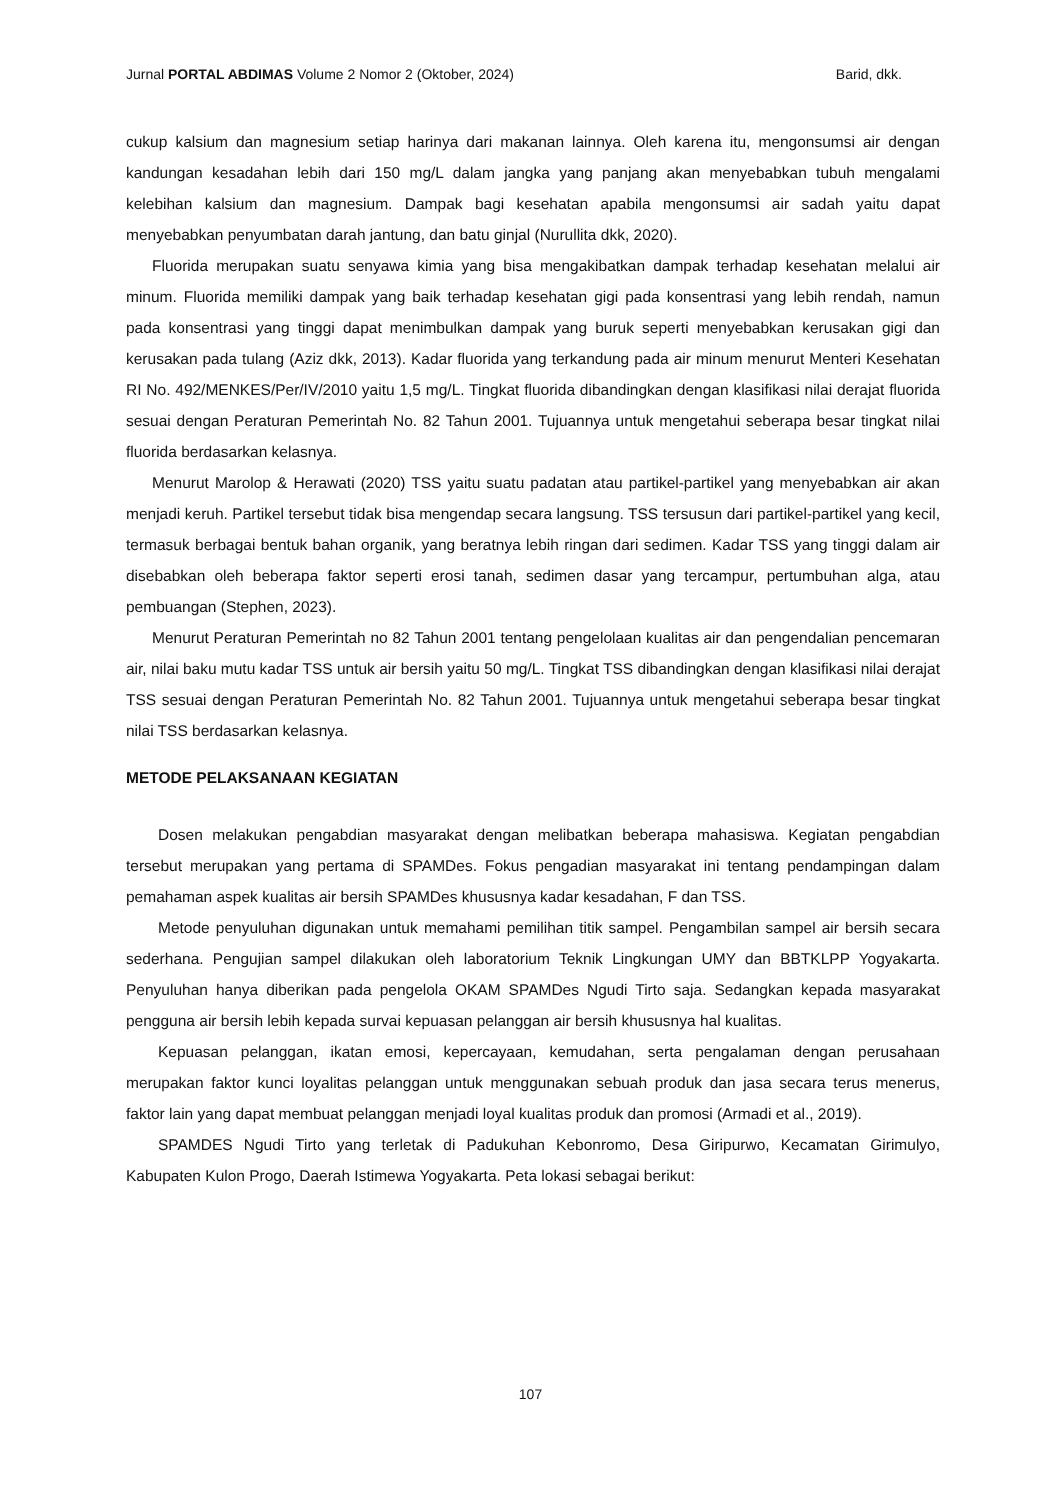Jurnal PORTAL ABDIMAS Volume 2 Nomor 2 (Oktober, 2024) Barid, dkk.
cukup kalsium dan magnesium setiap harinya dari makanan lainnya. Oleh karena itu, mengonsumsi air dengan kandungan kesadahan lebih dari 150 mg/L dalam jangka yang panjang akan menyebabkan tubuh mengalami kelebihan kalsium dan magnesium. Dampak bagi kesehatan apabila mengonsumsi air sadah yaitu dapat menyebabkan penyumbatan darah jantung, dan batu ginjal (Nurullita dkk, 2020).
Fluorida merupakan suatu senyawa kimia yang bisa mengakibatkan dampak terhadap kesehatan melalui air minum. Fluorida memiliki dampak yang baik terhadap kesehatan gigi pada konsentrasi yang lebih rendah, namun pada konsentrasi yang tinggi dapat menimbulkan dampak yang buruk seperti menyebabkan kerusakan gigi dan kerusakan pada tulang (Aziz dkk, 2013). Kadar fluorida yang terkandung pada air minum menurut Menteri Kesehatan RI No. 492/MENKES/Per/IV/2010 yaitu 1,5 mg/L. Tingkat fluorida dibandingkan dengan klasifikasi nilai derajat fluorida sesuai dengan Peraturan Pemerintah No. 82 Tahun 2001. Tujuannya untuk mengetahui seberapa besar tingkat nilai fluorida berdasarkan kelasnya.
Menurut Marolop & Herawati (2020) TSS yaitu suatu padatan atau partikel-partikel yang menyebabkan air akan menjadi keruh. Partikel tersebut tidak bisa mengendap secara langsung. TSS tersusun dari partikel-partikel yang kecil, termasuk berbagai bentuk bahan organik, yang beratnya lebih ringan dari sedimen. Kadar TSS yang tinggi dalam air disebabkan oleh beberapa faktor seperti erosi tanah, sedimen dasar yang tercampur, pertumbuhan alga, atau pembuangan (Stephen, 2023).
Menurut Peraturan Pemerintah no 82 Tahun 2001 tentang pengelolaan kualitas air dan pengendalian pencemaran air, nilai baku mutu kadar TSS untuk air bersih yaitu 50 mg/L. Tingkat TSS dibandingkan dengan klasifikasi nilai derajat TSS sesuai dengan Peraturan Pemerintah No. 82 Tahun 2001. Tujuannya untuk mengetahui seberapa besar tingkat nilai TSS berdasarkan kelasnya.
METODE PELAKSANAAN KEGIATAN
Dosen melakukan pengabdian masyarakat dengan melibatkan beberapa mahasiswa. Kegiatan pengabdian tersebut merupakan yang pertama di SPAMDes. Fokus pengadian masyarakat ini tentang pendampingan dalam pemahaman aspek kualitas air bersih SPAMDes khususnya kadar kesadahan, F dan TSS.
Metode penyuluhan digunakan untuk memahami pemilihan titik sampel. Pengambilan sampel air bersih secara sederhana. Pengujian sampel dilakukan oleh laboratorium Teknik Lingkungan UMY dan BBTKLPP Yogyakarta. Penyuluhan hanya diberikan pada pengelola OKAM SPAMDes Ngudi Tirto saja. Sedangkan kepada masyarakat pengguna air bersih lebih kepada survai kepuasan pelanggan air bersih khususnya hal kualitas.
Kepuasan pelanggan, ikatan emosi, kepercayaan, kemudahan, serta pengalaman dengan perusahaan merupakan faktor kunci loyalitas pelanggan untuk menggunakan sebuah produk dan jasa secara terus menerus, faktor lain yang dapat membuat pelanggan menjadi loyal kualitas produk dan promosi (Armadi et al., 2019).
SPAMDES Ngudi Tirto yang terletak di Padukuhan Kebonromo, Desa Giripurwo, Kecamatan Girimulyo, Kabupaten Kulon Progo, Daerah Istimewa Yogyakarta. Peta lokasi sebagai berikut:
107